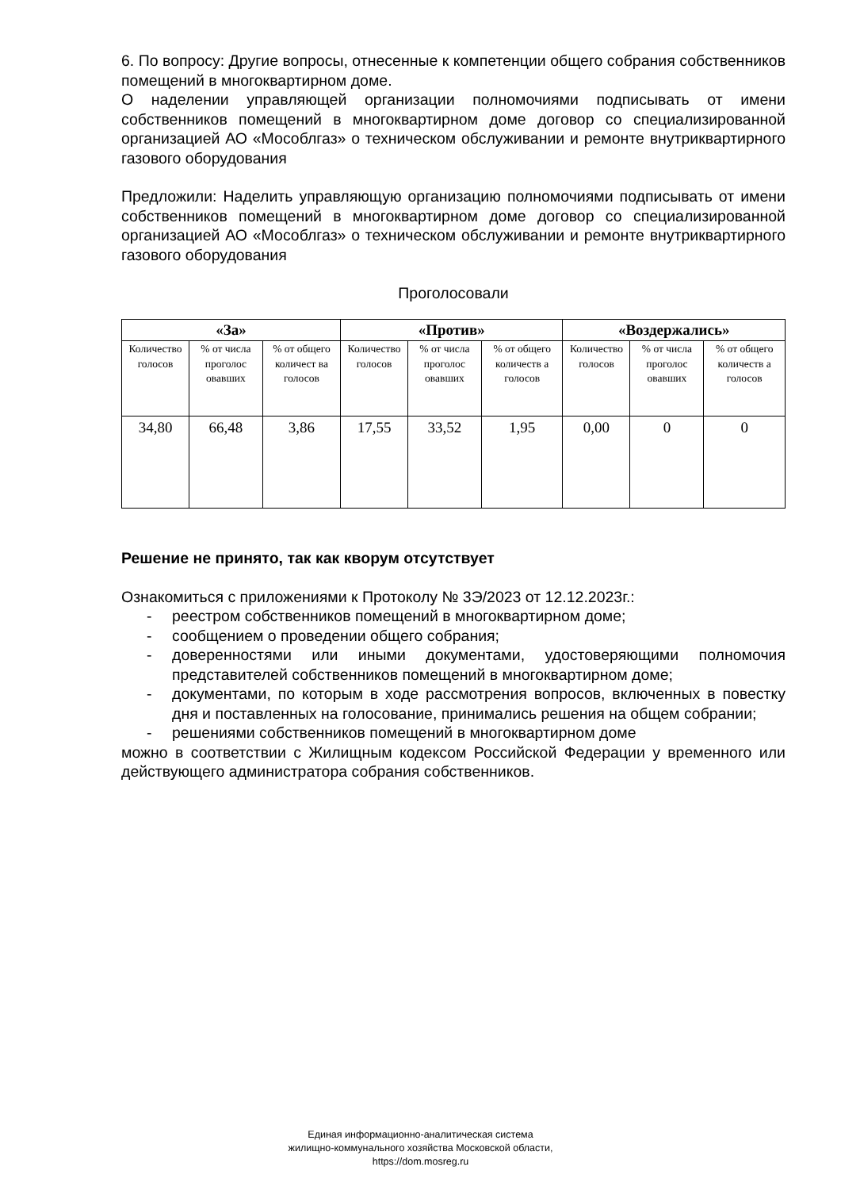6. По вопросу: Другие вопросы, отнесенные к компетенции общего собрания собственников помещений в многоквартирном доме.
О наделении управляющей организации полномочиями подписывать от имени собственников помещений в многоквартирном доме договор со специализированной организацией АО «Мособлгаз» о техническом обслуживании и ремонте внутриквартирного газового оборудования
Предложили: Наделить управляющую организацию полномочиями подписывать от имени собственников помещений в многоквартирном доме договор со специализированной организацией АО «Мособлгаз» о техническом обслуживании и ремонте внутриквартирного газового оборудования
Проголосовали
| «За» | | | «Против» | | | «Воздержались» | | |
| --- | --- | --- | --- | --- | --- | --- | --- | --- |
| Количество голосов | % от числа проголос овавших | % от общего количест ва голосов | Количество голосов | % от числа проголос овавших | % от общего количеств а голосов | Количество голосов | % от числа проголос овавших | % от общего количеств а голосов |
| 34,80 | 66,48 | 3,86 | 17,55 | 33,52 | 1,95 | 0,00 | 0 | 0 |
Решение не принято, так как кворум отсутствует
Ознакомиться с приложениями к Протоколу № 3Э/2023 от 12.12.2023г.:
- реестром собственников помещений в многоквартирном доме;
- сообщением о проведении общего собрания;
- доверенностями или иными документами, удостоверяющими полномочия представителей собственников помещений в многоквартирном доме;
- документами, по которым в ходе рассмотрения вопросов, включенных в повестку дня и поставленных на голосование, принимались решения на общем собрании;
- решениями собственников помещений в многоквартирном доме
можно в соответствии с Жилищным кодексом Российской Федерации у временного или действующего администратора собрания собственников.
Единая информационно-аналитическая система
жилищно-коммунального хозяйства Московской области,
https://dom.mosreg.ru